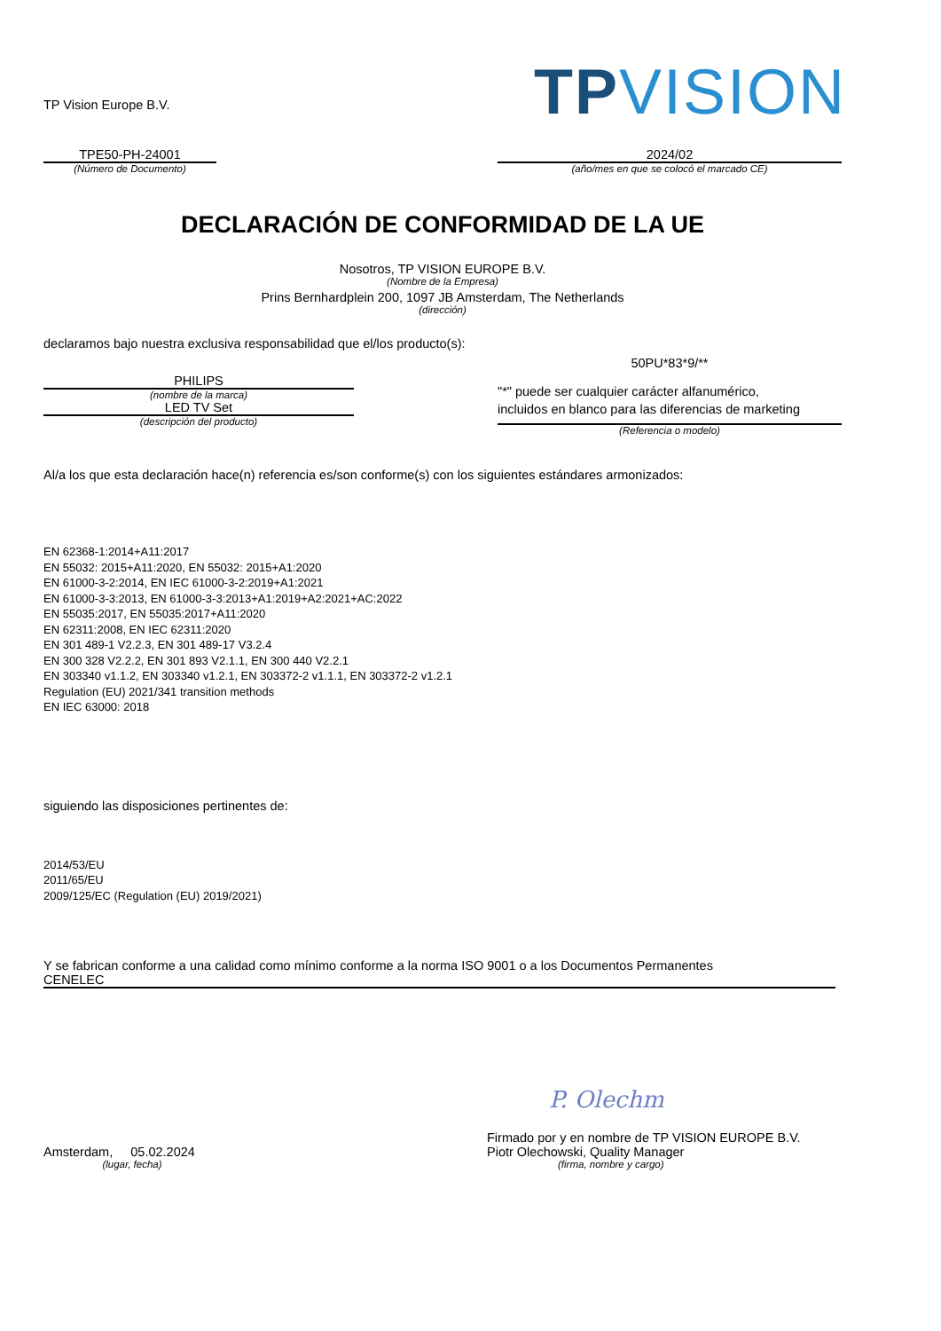TP Vision Europe B.V.
TP VISION
TPE50-PH-24001
(Número de Documento)
2024/02
(año/mes en que se colocó el marcado CE)
DECLARACIÓN DE CONFORMIDAD DE LA UE
Nosotros, TP VISION EUROPE B.V.
(Nombre de la Empresa)
Prins Bernhardplein 200, 1097 JB Amsterdam, The Netherlands
(dirección)
declaramos bajo nuestra exclusiva responsabilidad que el/los producto(s):
PHILIPS
(nombre de la marca)
LED TV Set
(descripción del producto)
50PU*83*9/**
"*" puede ser cualquier carácter alfanumérico,
incluidos en blanco para las diferencias de marketing
(Referencia o modelo)
Al/a los que esta declaración hace(n) referencia es/son conforme(s) con los siguientes estándares armonizados:
EN 62368-1:2014+A11:2017
EN 55032: 2015+A11:2020, EN 55032: 2015+A1:2020
EN 61000-3-2:2014, EN IEC 61000-3-2:2019+A1:2021
EN 61000-3-3:2013, EN 61000-3-3:2013+A1:2019+A2:2021+AC:2022
EN 55035:2017, EN 55035:2017+A11:2020
EN 62311:2008, EN IEC 62311:2020
EN 301 489-1 V2.2.3, EN 301 489-17 V3.2.4
EN 300 328 V2.2.2, EN 301 893 V2.1.1, EN 300 440 V2.2.1
EN 303340 v1.1.2, EN 303340 v1.2.1, EN 303372-2 v1.1.1, EN 303372-2 v1.2.1
Regulation (EU) 2021/341 transition methods
EN IEC 63000: 2018
siguiendo las disposiciones pertinentes de:
2014/53/EU
2011/65/EU
2009/125/EC (Regulation (EU) 2019/2021)
Y se fabrican conforme a una calidad como mínimo conforme a la norma ISO 9001 o a los Documentos Permanentes
CENELEC
Amsterdam, 05.02.2024
(lugar, fecha)
P. Olechm
Firmado por y en nombre de TP VISION EUROPE B.V.
Piotr Olechowski, Quality Manager
(firma, nombre y cargo)